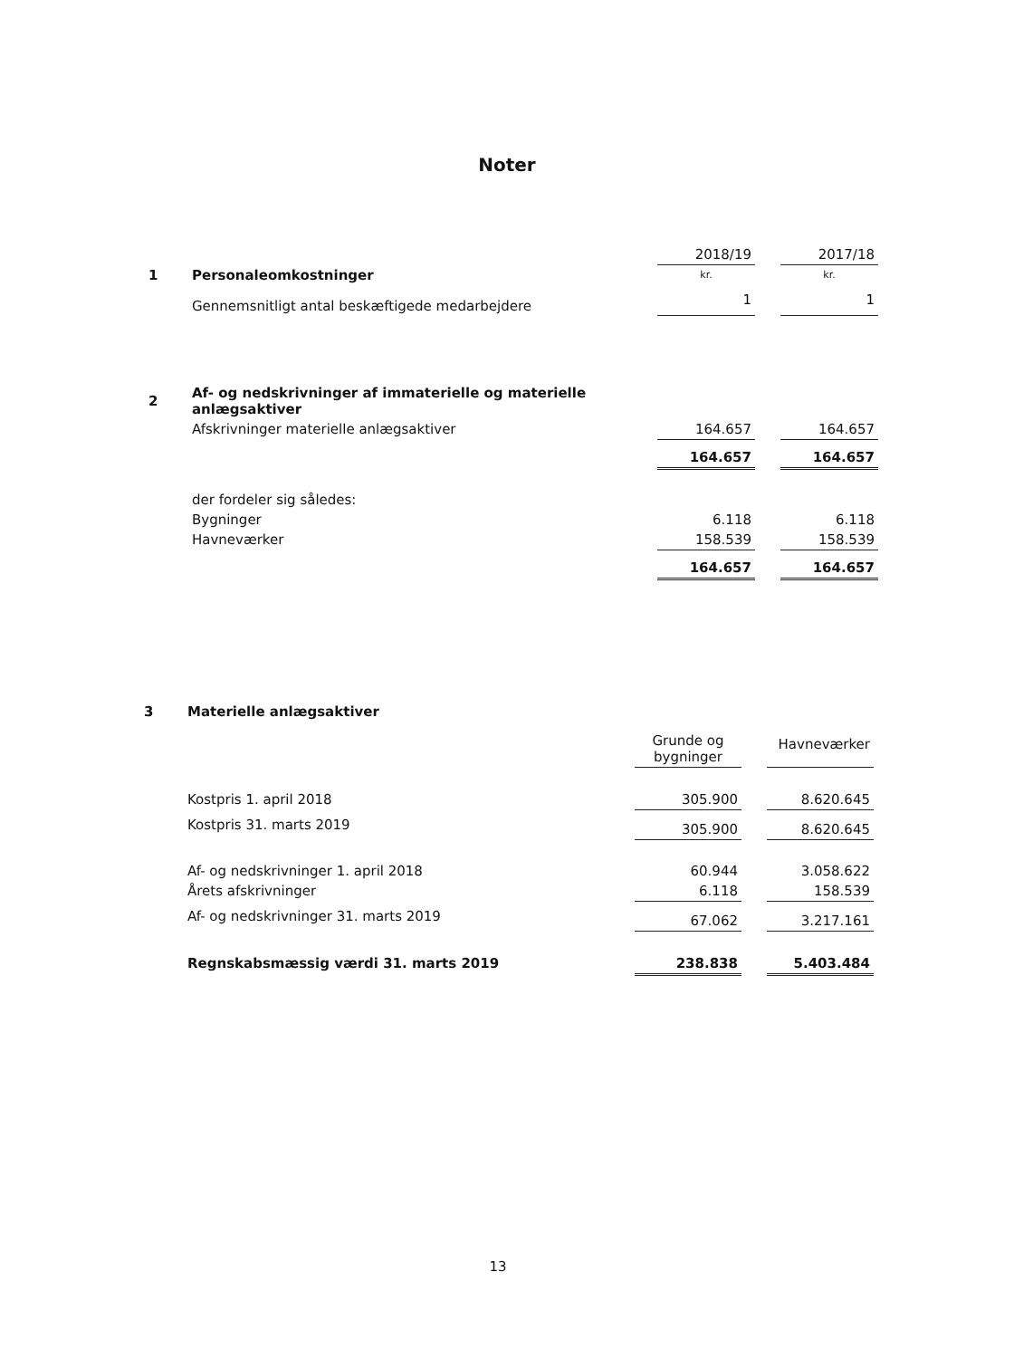Noter
| | | 2018/19 | | 2017/18 |
| 1 | Personaleomkostninger | kr. | | kr. |
| | Gennemsnitligt antal beskæftigede medarbejdere | 1 | | 1 |
| 2 | Af- og nedskrivninger af immaterielle og materielle anlægsaktiver | | | |
| | Afskrivninger materielle anlægsaktiver | 164.657 | | 164.657 |
| | | 164.657 | | 164.657 |
| | der fordeler sig således: | | | |
| | Bygninger | 6.118 | | 6.118 |
| | Havneværker | 158.539 | | 158.539 |
| | | 164.657 | | 164.657 |
| 3 | Materielle anlægsaktiver | | | |
| | | Grunde og bygninger | | Havneværker |
| | Kostpris 1. april 2018 | 305.900 | | 8.620.645 |
| | Kostpris 31. marts 2019 | 305.900 | | 8.620.645 |
| | Af- og nedskrivninger 1. april 2018 | 60.944 | | 3.058.622 |
| | Årets afskrivninger | 6.118 | | 158.539 |
| | Af- og nedskrivninger 31. marts 2019 | 67.062 | | 3.217.161 |
| | Regnskabsmæssig værdi 31. marts 2019 | 238.838 | | 5.403.484 |
13